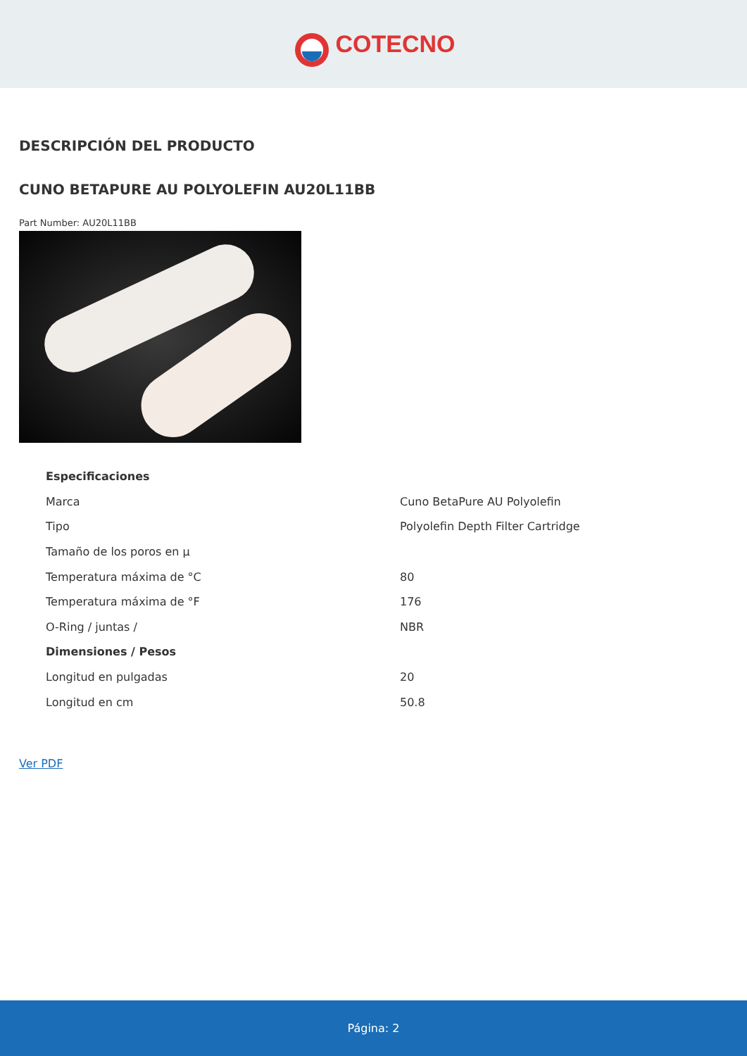COTECNO
DESCRIPCIÓN DEL PRODUCTO
CUNO BETAPURE AU POLYOLEFIN AU20L11BB
Part Number: AU20L11BB
| Especificaciones | |
| --- | --- |
| Marca | Cuno BetaPure AU Polyolefin |
| Tipo | Polyolefin Depth Filter Cartridge |
| Tamaño de los poros en µ | |
| Temperatura máxima de °C | 80 |
| Temperatura máxima de °F | 176 |
| O-Ring / juntas / | NBR |
| Dimensiones / Pesos | |
| Longitud en pulgadas | 20 |
| Longitud en cm | 50.8 |
Ver PDF
Página: 2